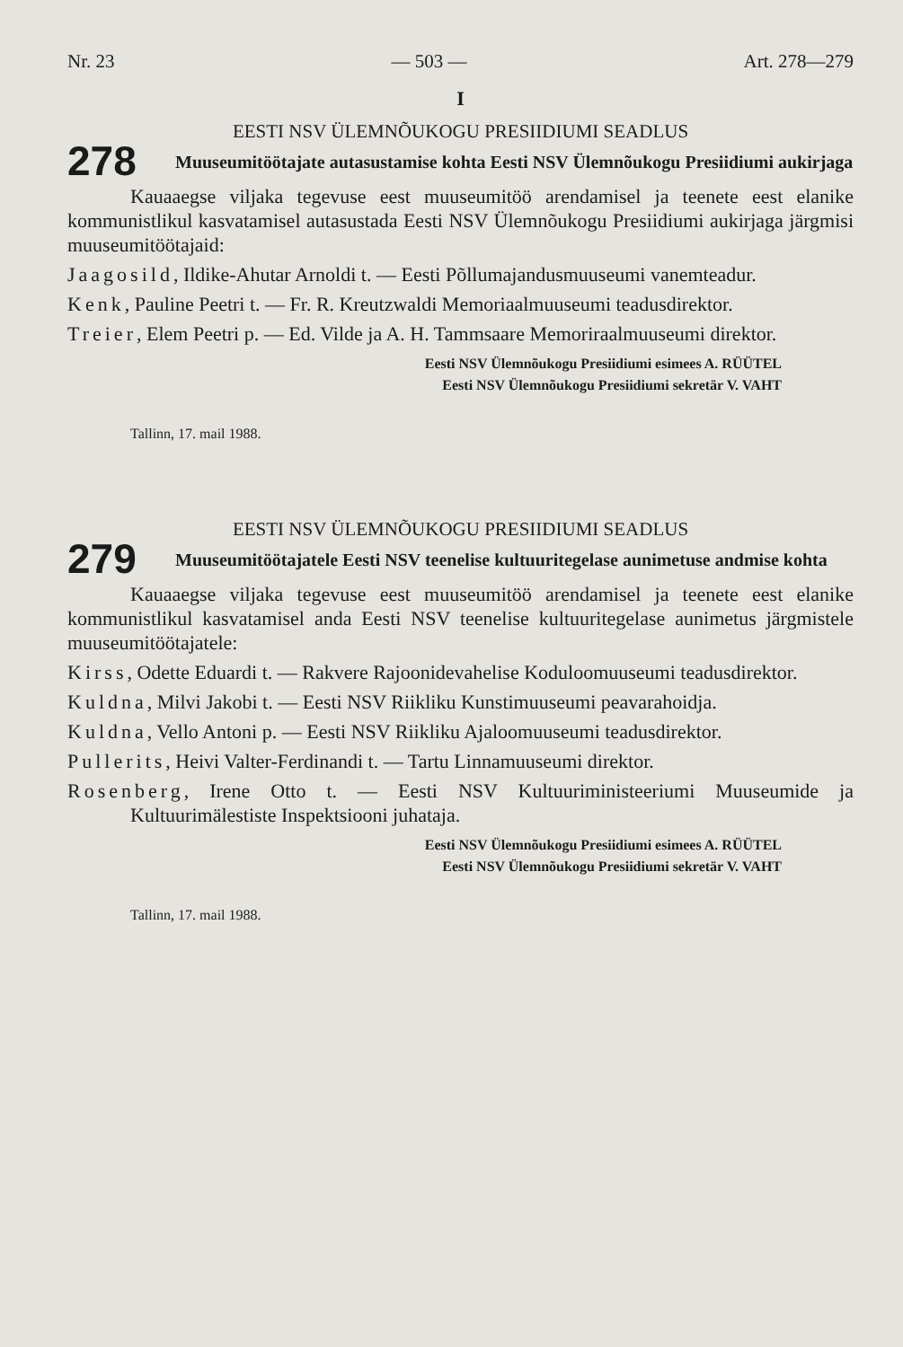Nr. 23 — 503 — Art. 278—279
I
EESTI NSV ÜLEMNÕUKOGU PRESIIDIUMI SEADLUS
278
Muuseumitöötajate autasustamise kohta Eesti NSV Ülemnõukogu Presiidiumi aukirjaga
Kauaaegse viljaka tegevuse eest muuseumitöö arendamisel ja teenete eest elanike kommunistlikul kasvatamisel autasustada Eesti NSV Ülemnõukogu Presiidiumi aukirjaga järgmisi muuseumitöötajaid:
Jaagosild, Ildike-Ahutar Arnoldi t. — Eesti Põllumajandusmuuseumi vanemteadur.
Kenk, Pauline Peetri t. — Fr. R. Kreutzwaldi Memoriaalmuuseumi teadusdirektor.
Treier, Elem Peetri p. — Ed. Vilde ja A. H. Tammsaare Memoriraalmuuseumi direktor.
Eesti NSV Ülemnõukogu Presiidiumi esimees A. RÜÜTEL
Eesti NSV Ülemnõukogu Presiidiumi sekretär V. VAHT
Tallinn, 17. mail 1988.
EESTI NSV ÜLEMNÕUKOGU PRESIIDIUMI SEADLUS
279
Muuseumitöötajatele Eesti NSV teenelise kultuuritegelase aunimetuse andmise kohta
Kauaaegse viljaka tegevuse eest muuseumitöö arendamisel ja teenete eest elanike kommunistlikul kasvatamisel anda Eesti NSV teenelise kultuuritegelase aunimetus järgmistele muuseumitöötajatele:
Kirss, Odette Eduardi t. — Rakvere Rajoonidevahelise Koduloomuuseumi teadusdirektor.
Kuldna, Milvi Jakobi t. — Eesti NSV Riikliku Kunstimuuseumi peavarahoidja.
Kuldna, Vello Antoni p. — Eesti NSV Riikliku Ajaloomuuseumi teadusdirektor.
Pullerits, Heivi Valter-Ferdinandi t. — Tartu Linnamuuseumi direktor.
Rosenberg, Irene Otto t. — Eesti NSV Kultuuriministeeriumi Muuseumide ja Kultuurimälestiste Inspektsiooni juhataja.
Eesti NSV Ülemnõukogu Presiidiumi esimees A. RÜÜTEL
Eesti NSV Ülemnõukogu Presiidiumi sekretär V. VAHT
Tallinn, 17. mail 1988.